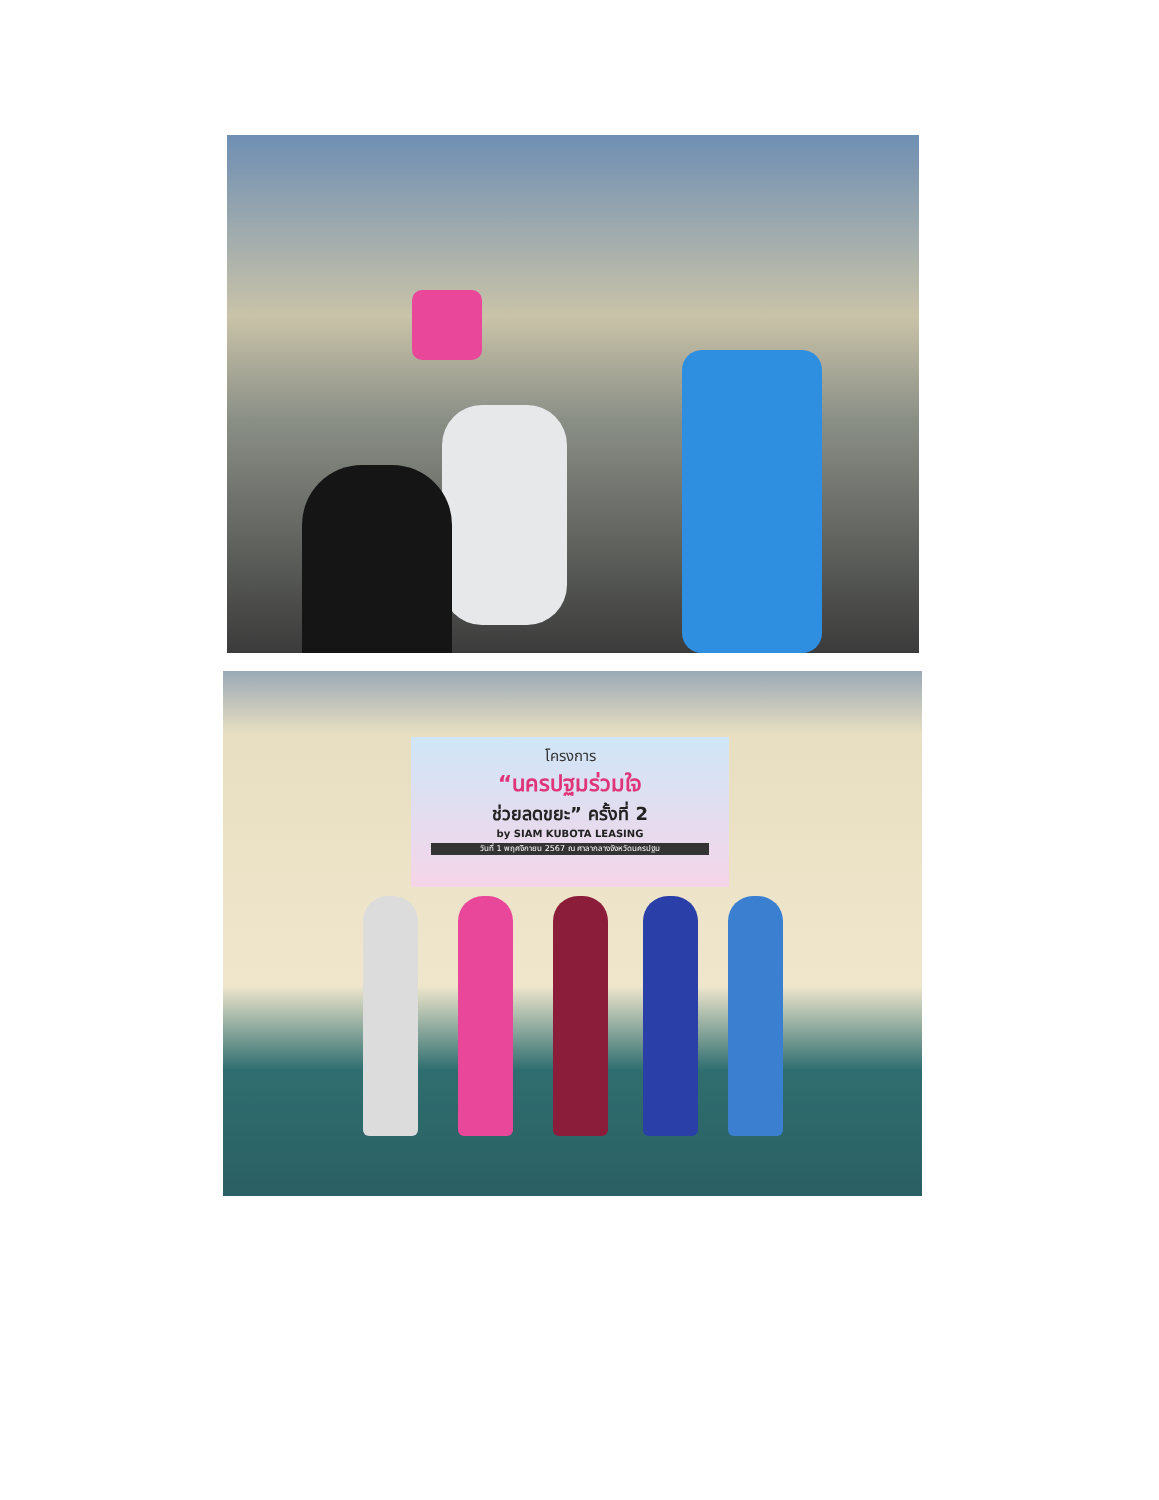โครงการ
“นครปฐมร่วมใจ
ช่วยลดขยะ” ครั้งที่ 2
by SIAM KUBOTA LEASING
วันที่ 1 พฤศจิกายน 2567 ณ ศาลากลางจังหวัดนครปฐม